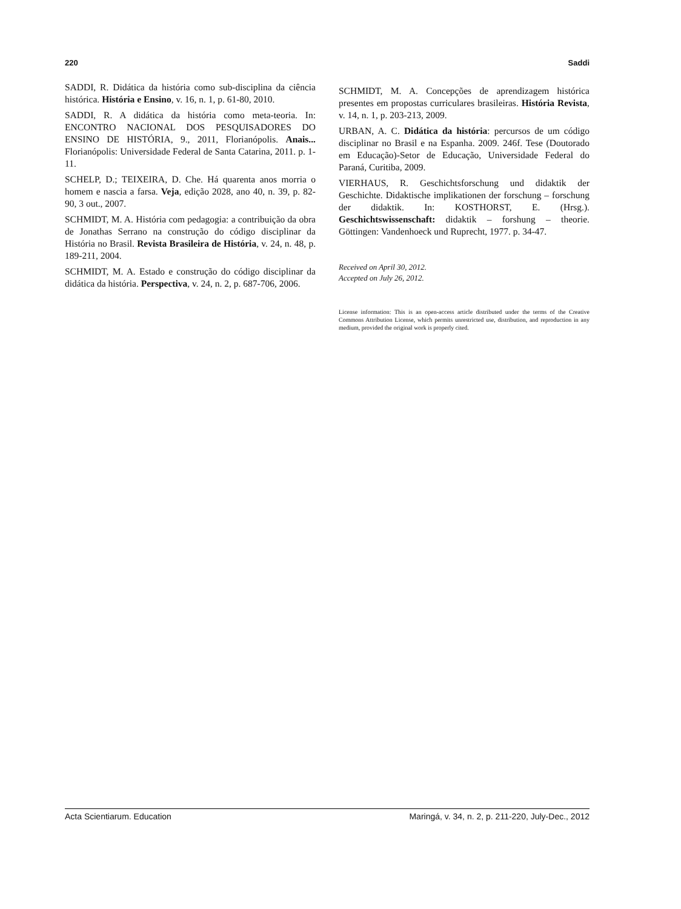220 Saddi
SADDI, R. Didática da história como sub-disciplina da ciência histórica. História e Ensino, v. 16, n. 1, p. 61-80, 2010.
SADDI, R. A didática da história como meta-teoria. In: ENCONTRO NACIONAL DOS PESQUISADORES DO ENSINO DE HISTÓRIA, 9., 2011, Florianópolis. Anais... Florianópolis: Universidade Federal de Santa Catarina, 2011. p. 1-11.
SCHELP, D.; TEIXEIRA, D. Che. Há quarenta anos morria o homem e nascia a farsa. Veja, edição 2028, ano 40, n. 39, p. 82-90, 3 out., 2007.
SCHMIDT, M. A. História com pedagogia: a contribuição da obra de Jonathas Serrano na construção do código disciplinar da História no Brasil. Revista Brasileira de História, v. 24, n. 48, p. 189-211, 2004.
SCHMIDT, M. A. Estado e construção do código disciplinar da didática da história. Perspectiva, v. 24, n. 2, p. 687-706, 2006.
SCHMIDT, M. A. Concepções de aprendizagem histórica presentes em propostas curriculares brasileiras. História Revista, v. 14, n. 1, p. 203-213, 2009.
URBAN, A. C. Didática da história: percursos de um código disciplinar no Brasil e na Espanha. 2009. 246f. Tese (Doutorado em Educação)-Setor de Educação, Universidade Federal do Paraná, Curitiba, 2009.
VIERHAUS, R. Geschichtsforschung und didaktik der Geschichte. Didaktische implikationen der forschung – forschung der didaktik. In: KOSTHORST, E. (Hrsg.). Geschichtswissenschaft: didaktik – forshung – theorie. Göttingen: Vandenhoeck und Ruprecht, 1977. p. 34-47.
Received on April 30, 2012.
Accepted on July 26, 2012.
License information: This is an open-access article distributed under the terms of the Creative Commons Attribution License, which permits unrestricted use, distribution, and reproduction in any medium, provided the original work is properly cited.
Acta Scientiarum. Education Maringá, v. 34, n. 2, p. 211-220, July-Dec., 2012